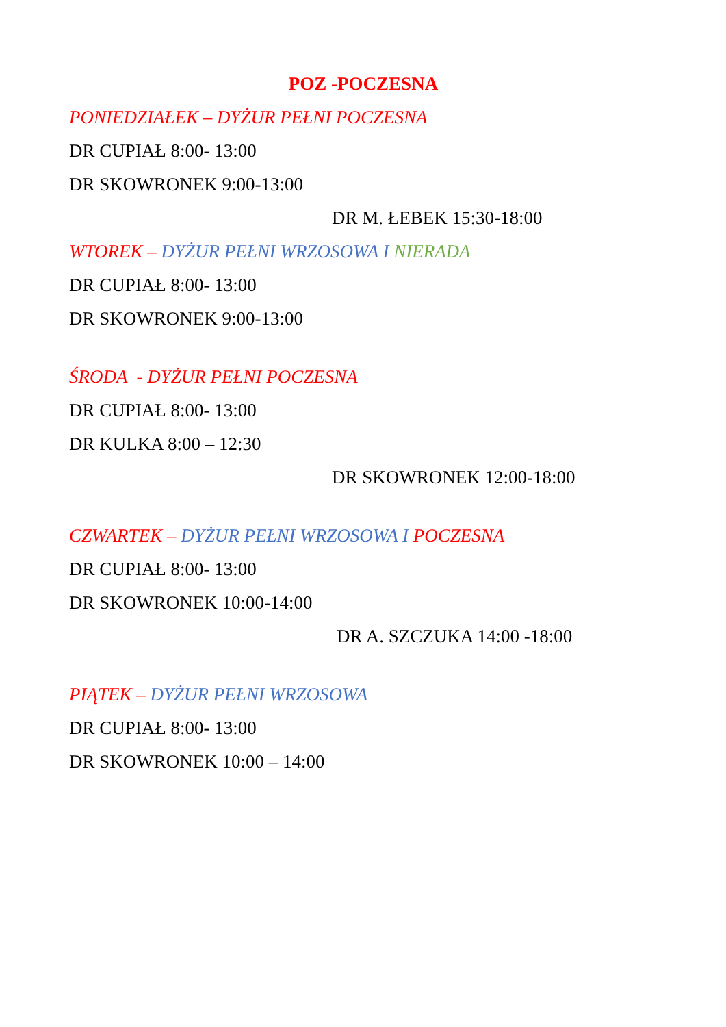POZ -POCZESNA
PONIEDZIAŁEK – DYŻUR PEŁNI POCZESNA
DR CUPIAŁ 8:00- 13:00
DR SKOWRONEK 9:00-13:00
DR M. ŁEBEK 15:30-18:00
WTOREK – DYŻUR PEŁNI WRZOSOWA I NIERADA
DR CUPIAŁ 8:00- 13:00
DR SKOWRONEK 9:00-13:00
ŚRODA - DYŻUR PEŁNI POCZESNA
DR CUPIAŁ 8:00- 13:00
DR KULKA 8:00 – 12:30
DR SKOWRONEK 12:00-18:00
CZWARTEK – DYŻUR PEŁNI WRZOSOWA I POCZESNA
DR CUPIAŁ 8:00- 13:00
DR SKOWRONEK 10:00-14:00
DR A. SZCZUKA 14:00 -18:00
PIĄTEK – DYŻUR PEŁNI WRZOSOWA
DR CUPIAŁ 8:00- 13:00
DR SKOWRONEK 10:00 – 14:00